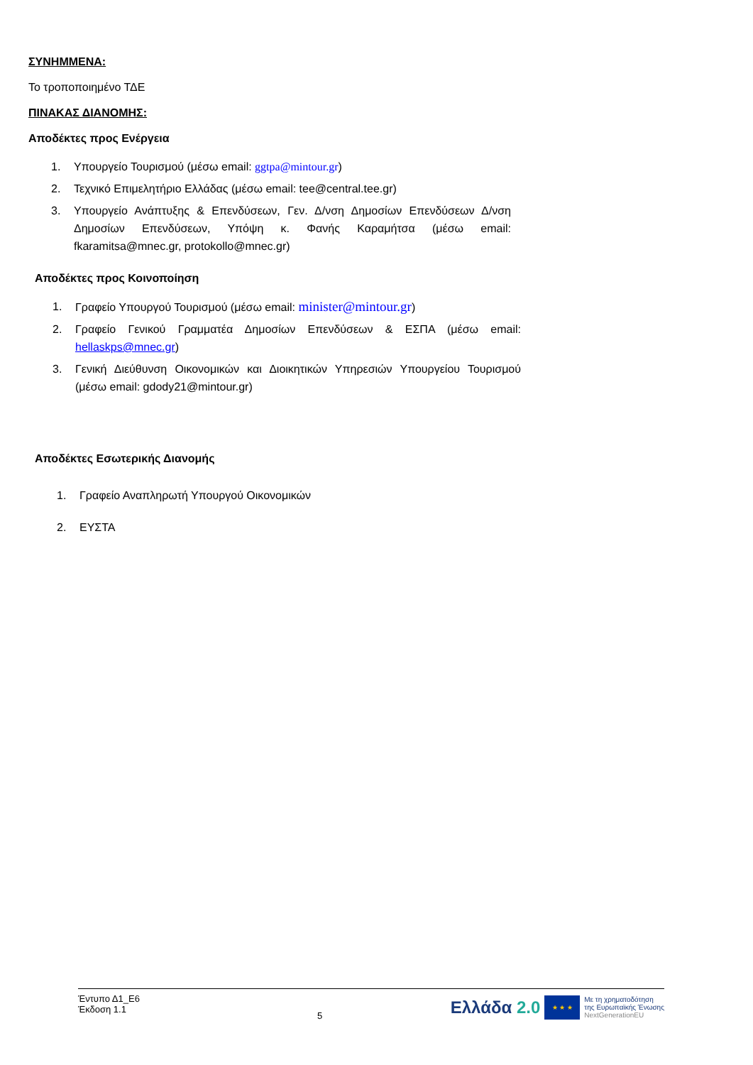ΣΥΝΗΜΜΕΝΑ:
Το τροποποιημένο ΤΔΕ
ΠΙΝΑΚΑΣ ΔΙΑΝΟΜΗΣ:
Αποδέκτες προς Ενέργεια
1. Υπουργείο Τουρισμού (μέσω email: ggtpa@mintour.gr)
2. Τεχνικό Επιμελητήριο Ελλάδας (μέσω email: tee@central.tee.gr)
3. Υπουργείο Ανάπτυξης & Επενδύσεων, Γεν. Δ/νση Δημοσίων Επενδύσεων Δ/νση Δημοσίων Επενδύσεων, Υπόψη κ. Φανής Καραμήτσα (μέσω email: fkaramitsa@mnec.gr, protokollo@mnec.gr)
Αποδέκτες προς Κοινοποίηση
1. Γραφείο Υπουργού Τουρισμού (μέσω email: minister@mintour.gr)
2. Γραφείο Γενικού Γραμματέα Δημοσίων Επενδύσεων & ΕΣΠΑ (μέσω email: hellaskps@mnec.gr)
3. Γενική Διεύθυνση Οικονομικών και Διοικητικών Υπηρεσιών Υπουργείου Τουρισμού (μέσω email: gdody21@mintour.gr)
Αποδέκτες Εσωτερικής Διανομής
1. Γραφείο Αναπληρωτή Υπουργού Οικονομικών
2. ΕΥΣΤΑ
Έντυπο Δ1_Ε6
Έκδοση 1.1
5
Ελλάδα 2.0
★ ★ ★
Με τη χρηματοδότηση
της Ευρωπαϊκής Ένωσης
NextGenerationEU